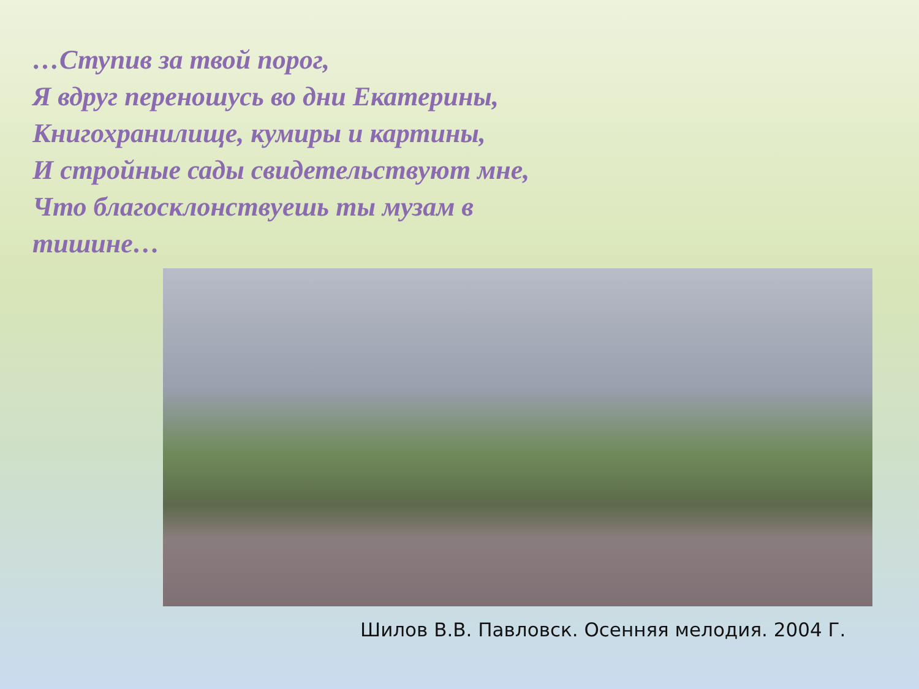…Ступив за твой порог,
Я вдруг переношусь во дни Екатерины,
Книгохранилище, кумиры и картины,
И стройные сады свидетельствуют мне,
Что благосклонствуешь ты музам в
тишине…
Шилов В.В. Павловск. Осенняя мелодия. 2004 Г.